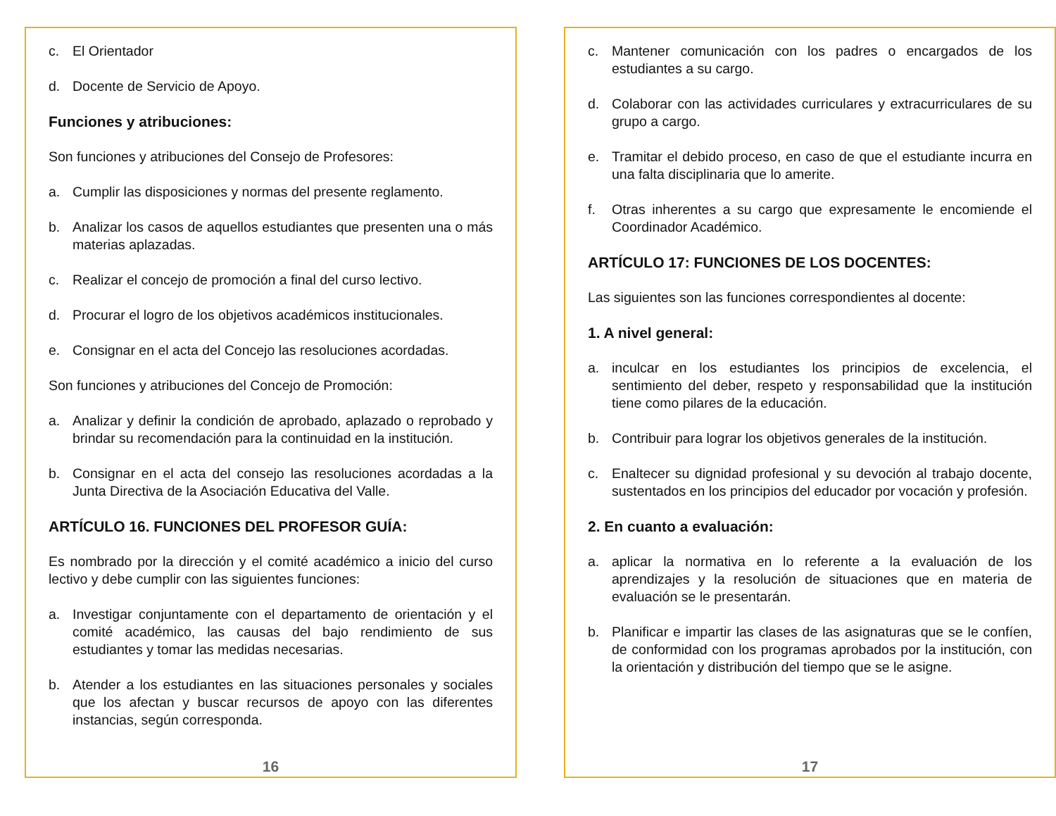c. El Orientador
d. Docente de Servicio de Apoyo.
Funciones y atribuciones:
Son funciones y atribuciones del Consejo de Profesores:
a. Cumplir las disposiciones y normas del presente reglamento.
b. Analizar los casos de aquellos estudiantes que presenten una o más materias aplazadas.
c. Realizar el concejo de promoción a final del curso lectivo.
d. Procurar el logro de los objetivos académicos institucionales.
e. Consignar en el acta del Concejo las resoluciones acordadas.
Son funciones y atribuciones del Concejo de Promoción:
a. Analizar y definir la condición de aprobado, aplazado o reprobado y brindar su recomendación para la continuidad en la institución.
b. Consignar en el acta del consejo las resoluciones acordadas a la Junta Directiva de la Asociación Educativa del Valle.
ARTÍCULO 16. FUNCIONES DEL PROFESOR GUÍA:
Es nombrado por la dirección y el comité académico a inicio del curso lectivo y debe cumplir con las siguientes funciones:
a. Investigar conjuntamente con el departamento de orientación y el comité académico, las causas del bajo rendimiento de sus estudiantes y tomar las medidas necesarias.
b. Atender a los estudiantes en las situaciones personales y sociales que los afectan y buscar recursos de apoyo con las diferentes instancias, según corresponda.
16
c. Mantener comunicación con los padres o encargados de los estudiantes a su cargo.
d. Colaborar con las actividades curriculares y extracurriculares de su grupo a cargo.
e. Tramitar el debido proceso, en caso de que el estudiante incurra en una falta disciplinaria que lo amerite.
f. Otras inherentes a su cargo que expresamente le encomiende el Coordinador Académico.
ARTÍCULO 17: FUNCIONES DE LOS DOCENTES:
Las siguientes son las funciones correspondientes al docente:
1. A nivel general:
a. inculcar en los estudiantes los principios de excelencia, el sentimiento del deber, respeto y responsabilidad que la institución tiene como pilares de la educación.
b. Contribuir para lograr los objetivos generales de la institución.
c. Enaltecer su dignidad profesional y su devoción al trabajo docente, sustentados en los principios del educador por vocación y profesión.
2. En cuanto a evaluación:
a. aplicar la normativa en lo referente a la evaluación de los aprendizajes y la resolución de situaciones que en materia de evaluación se le presentarán.
b. Planificar e impartir las clases de las asignaturas que se le confíen, de conformidad con los programas aprobados por la institución, con la orientación y distribución del tiempo que se le asigne.
17